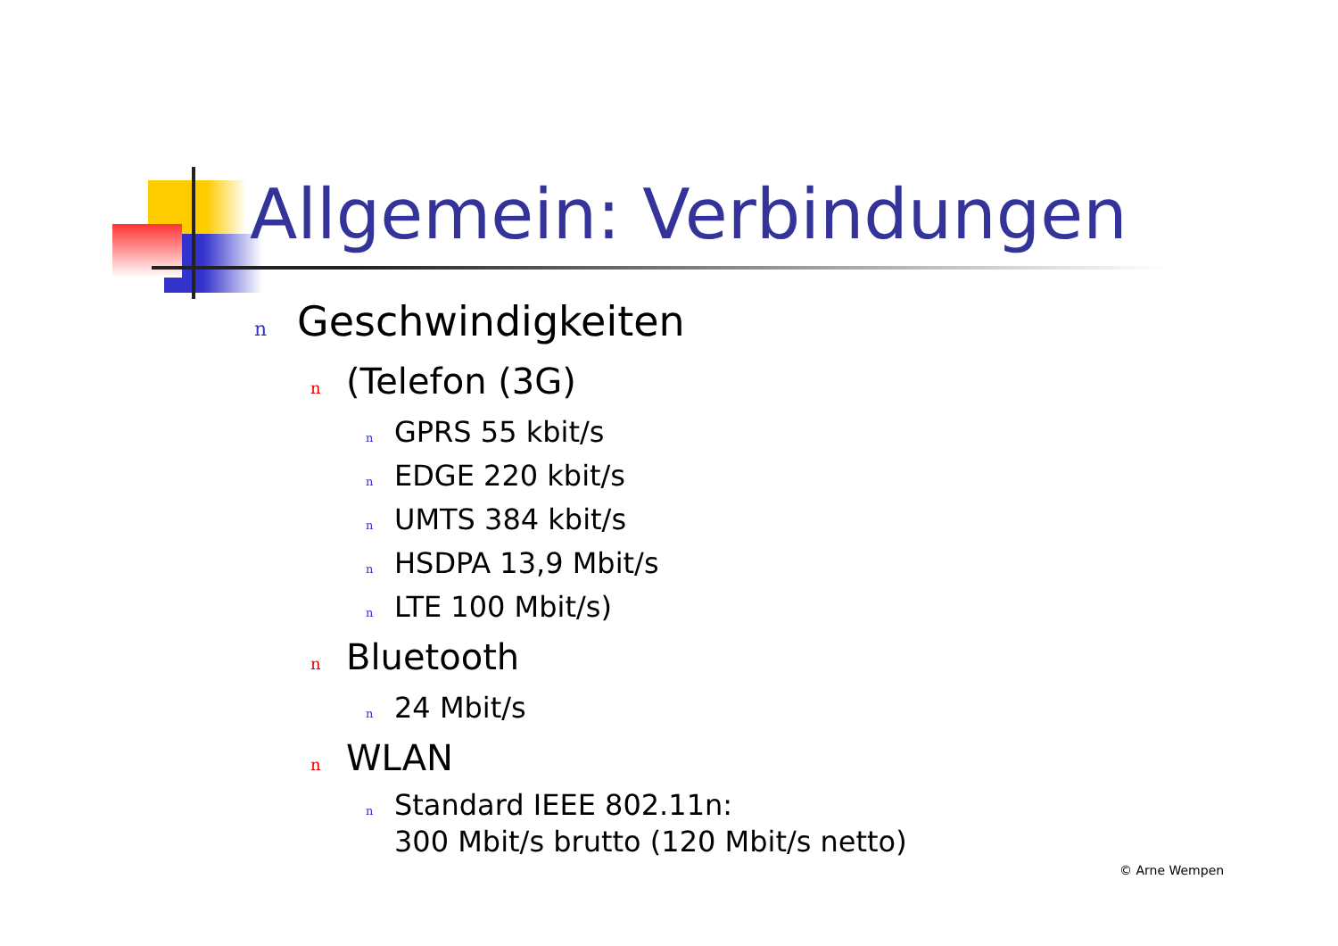Allgemein: Verbindungen
n Geschwindigkeiten
n (Telefon (3G)
n GPRS 55 kbit/s
n EDGE 220 kbit/s
n UMTS 384 kbit/s
n HSDPA 13,9 Mbit/s
n LTE 100 Mbit/s)
n Bluetooth
n 24 Mbit/s
n WLAN
n Standard IEEE 802.11n:
300 Mbit/s brutto (120 Mbit/s netto)
© Arne Wempen